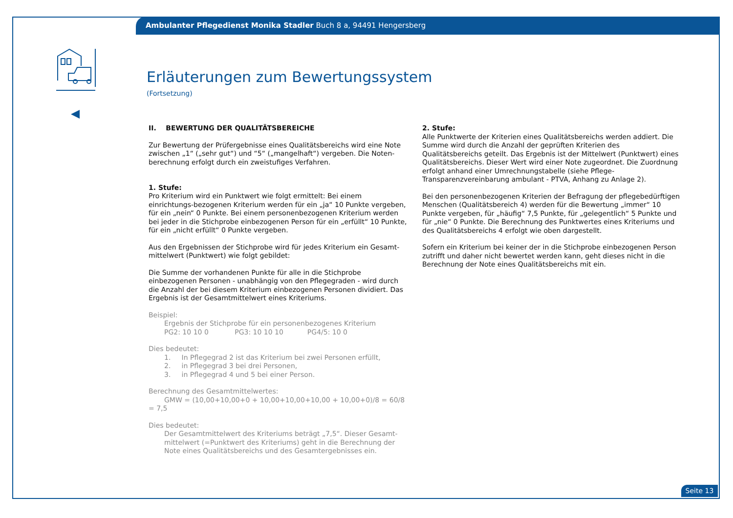Ambulanter Pflegedienst Monika Stadler Buch 8 a, 94491 Hengersberg
Erläuterungen zum Bewertungssystem
(Fortsetzung)
II. BEWERTUNG DER QUALITÄTSBEREICHE
Zur Bewertung der Prüfergebnisse eines Qualitätsbereichs wird eine Note zwischen „1“ („sehr gut“) und “5“ („mangelhaft“) vergeben. Die Noten-berechnung erfolgt durch ein zweistufiges Verfahren.
1. Stufe:
Pro Kriterium wird ein Punktwert wie folgt ermittelt: Bei einem einrichtungs-bezogenen Kriterium werden für ein „ja“ 10 Punkte vergeben, für ein „nein“ 0 Punkte. Bei einem personenbezogenen Kriterium werden bei jeder in die Stichprobe einbezogenen Person für ein „erfüllt“ 10 Punkte, für ein „nicht erfüllt“ 0 Punkte vergeben.
Aus den Ergebnissen der Stichprobe wird für jedes Kriterium ein Gesamt-mittelwert (Punktwert) wie folgt gebildet:
Die Summe der vorhandenen Punkte für alle in die Stichprobe einbezogenen Personen - unabhängig von den Pflegegraden - wird durch die Anzahl der bei diesem Kriterium einbezogenen Personen dividiert. Das Ergebnis ist der Gesamtmittelwert eines Kriteriums.
Beispiel:
Ergebnis der Stichprobe für ein personenbezogenes Kriterium
PG2: 10 10 0 PG3: 10 10 10 PG4/5: 10 0
Dies bedeutet:
1. In Pflegegrad 2 ist das Kriterium bei zwei Personen erfüllt,
2. in Pflegegrad 3 bei drei Personen,
3. in Pflegegrad 4 und 5 bei einer Person.
Berechnung des Gesamtmittelwertes:
GMW = (10,00+10,00+0 + 10,00+10,00+10,00 + 10,00+0)/8 = 60/8 = 7,5
Dies bedeutet:
Der Gesamtmittelwert des Kriteriums beträgt „7,5“. Dieser Gesamt-mittelwert (=Punktwert des Kriteriums) geht in die Berechnung der Note eines Qualitätsbereichs und des Gesamtergebnisses ein.
2. Stufe:
Alle Punktwerte der Kriterien eines Qualitätsbereichs werden addiert. Die Summe wird durch die Anzahl der geprüften Kriterien des Qualitätsbereichs geteilt. Das Ergebnis ist der Mittelwert (Punktwert) eines Qualitätsbereichs. Dieser Wert wird einer Note zugeordnet. Die Zuordnung erfolgt anhand einer Umrechnungstabelle (siehe Pflege-Transparenzvereinbarung ambulant - PTVA, Anhang zu Anlage 2).
Bei den personenbezogenen Kriterien der Befragung der pflegebedürftigen Menschen (Qualitätsbereich 4) werden für die Bewertung „immer“ 10 Punkte vergeben, für „häufig“ 7,5 Punkte, für „gelegentlich“ 5 Punkte und für „nie“ 0 Punkte. Die Berechnung des Punktwertes eines Kriteriums und des Qualitätsbereichs 4 erfolgt wie oben dargestellt.
Sofern ein Kriterium bei keiner der in die Stichprobe einbezogenen Person zutrifft und daher nicht bewertet werden kann, geht dieses nicht in die Berechnung der Note eines Qualitätsbereichs mit ein.
Seite 13